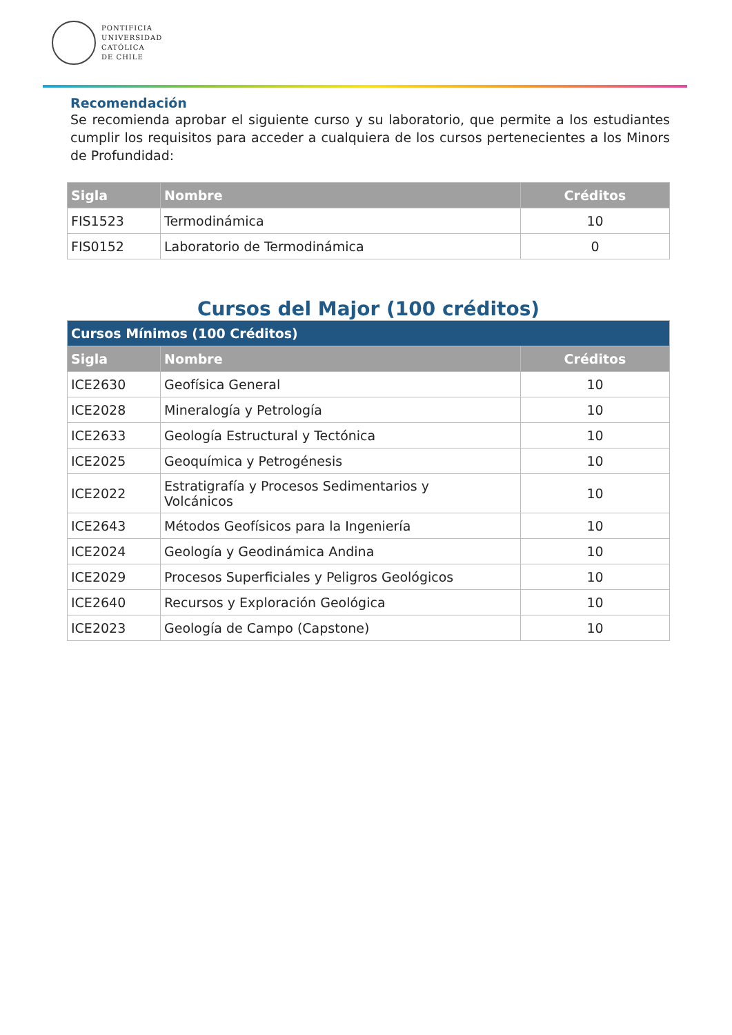PONTIFICIA
UNIVERSIDAD
CATÓLICA
DE CHILE
Recomendación
Se recomienda aprobar el siguiente curso y su laboratorio, que permite a los estudiantes cumplir los requisitos para acceder a cualquiera de los cursos pertenecientes a los Minors de Profundidad:
| Sigla | Nombre | Créditos |
| --- | --- | --- |
| FIS1523 | Termodinámica | 10 |
| FIS0152 | Laboratorio de Termodinámica | 0 |
Cursos del Major (100 créditos)
| Cursos Mínimos (100 Créditos) | | |
| --- | --- | --- |
| Sigla | Nombre | Créditos |
| ICE2630 | Geofísica General | 10 |
| ICE2028 | Mineralogía y Petrología | 10 |
| ICE2633 | Geología Estructural y Tectónica | 10 |
| ICE2025 | Geoquímica y Petrogénesis | 10 |
| ICE2022 | Estratigrafía y Procesos Sedimentarios y Volcánicos | 10 |
| ICE2643 | Métodos Geofísicos para la Ingeniería | 10 |
| ICE2024 | Geología y Geodinámica Andina | 10 |
| ICE2029 | Procesos Superficiales y Peligros Geológicos | 10 |
| ICE2640 | Recursos y Exploración Geológica | 10 |
| ICE2023 | Geología de Campo (Capstone) | 10 |